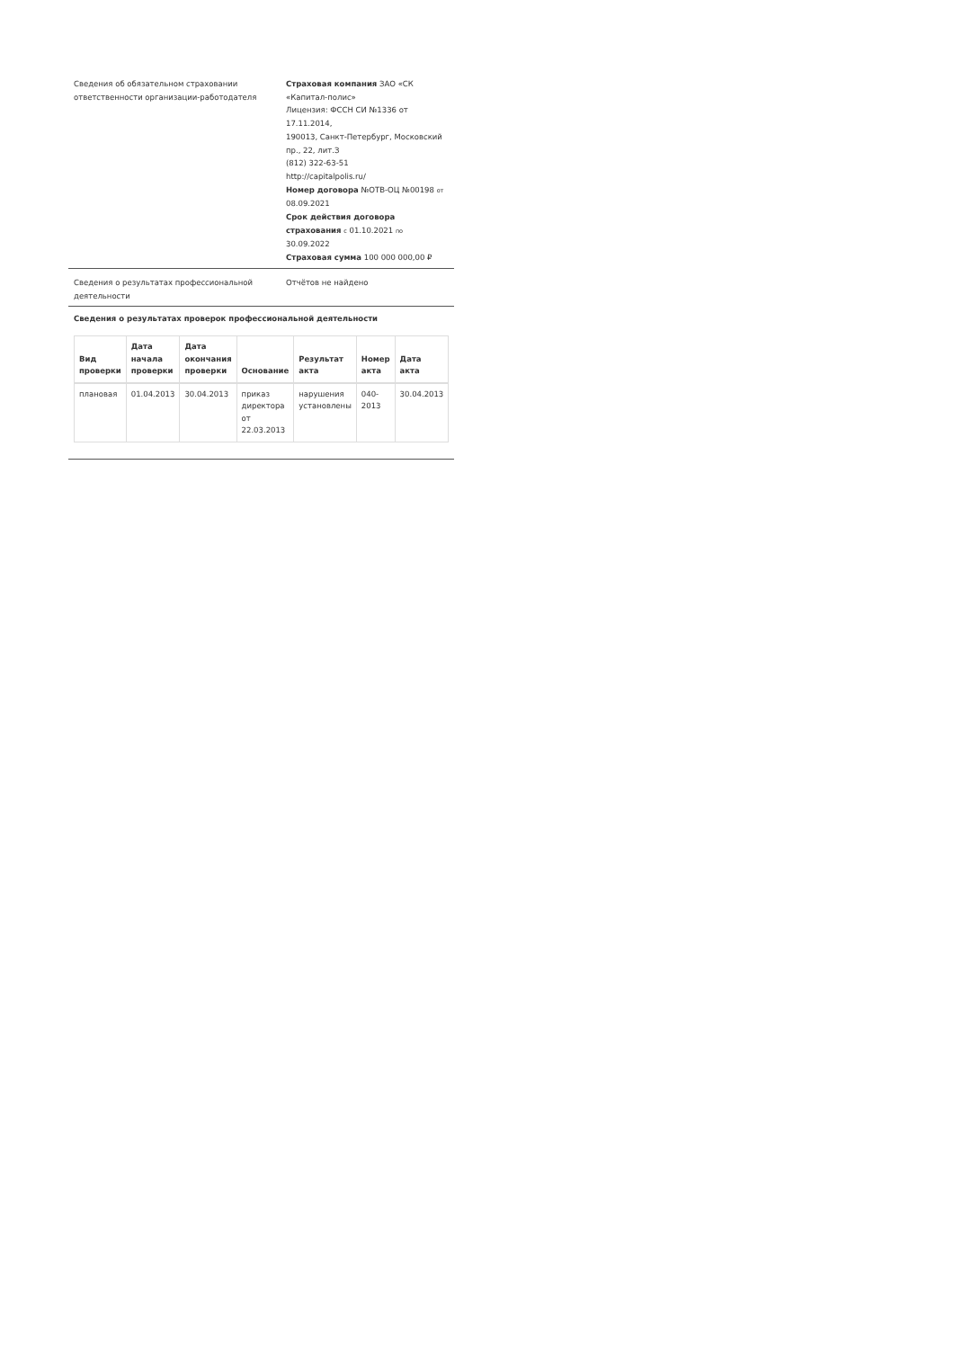Сведения об обязательном страховании ответственности организации-работодателя
Страховая компания ЗАО «СК «Капитал-полис»
Лицензия: ФССН СИ №1336 от 17.11.2014,
190013, Санкт-Петербург, Московский пр., 22, лит.З
(812) 322-63-51
http://capitalpolis.ru/
Номер договора №ОТВ-ОЦ №00198 от 08.09.2021
Срок действия договора страхования с 01.10.2021 по 30.09.2022
Страховая сумма 100 000 000,00 ₽
Сведения о результатах профессиональной деятельности
Отчётов не найдено
Сведения о результатах проверок профессиональной деятельности
| Вид проверки | Дата начала проверки | Дата окончания проверки | Основание | Результат акта | Номер акта | Дата акта |
| --- | --- | --- | --- | --- | --- | --- |
| плановая | 01.04.2013 | 30.04.2013 | приказ директора от 22.03.2013 | нарушения установлены | 040-2013 | 30.04.2013 |